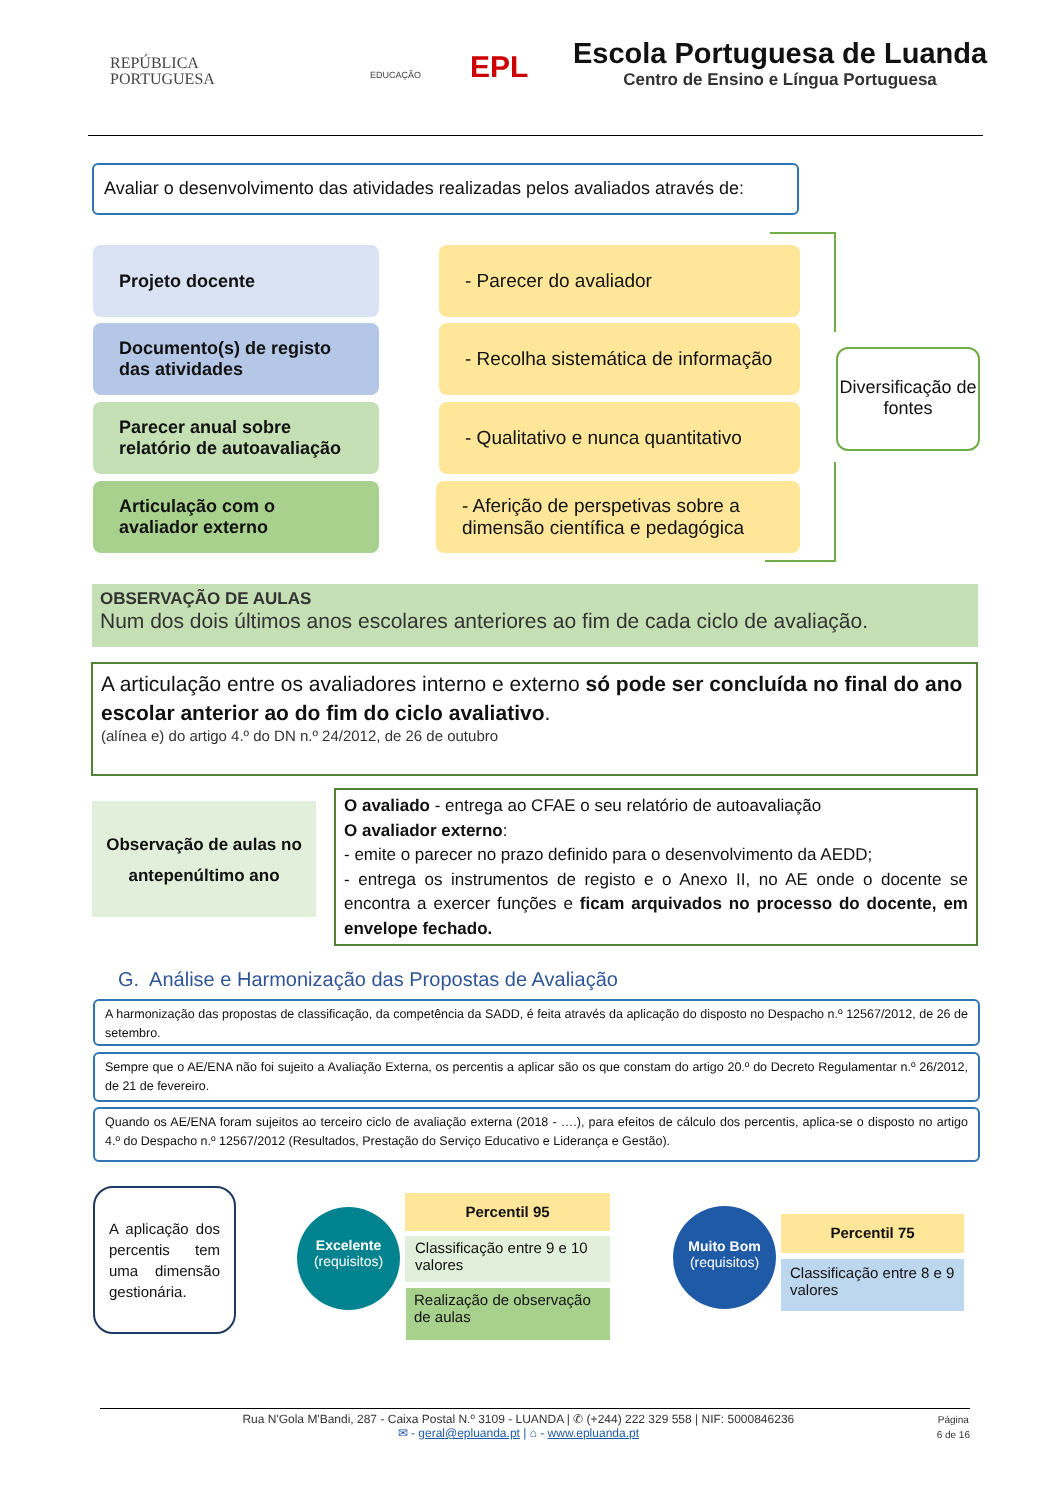REPÚBLICA
PORTUGUESA
EDUCAÇÃO EPL
Escola Portuguesa de Luanda
Centro de Ensino e Língua Portuguesa
Avaliar o desenvolvimento das atividades realizadas pelos avaliados através de:
Projeto docente - Parecer do avaliador
Documento(s) de registo das atividades
- Recolha sistemática de informação
Parecer anual sobre relatório de autoavaliação
- Qualitativo e nunca quantitativo
Articulação com o avaliador externo
- Aferição de perspetivas sobre a dimensão científica e pedagógica
Diversificação de fontes
OBSERVAÇÃO DE AULAS
Num dos dois últimos anos escolares anteriores ao fim de cada ciclo de avaliação.
A articulação entre os avaliadores interno e externo só pode ser concluída no final do ano escolar anterior ao do fim do ciclo avaliativo.
(alínea e) do artigo 4.º do DN n.º 24/2012, de 26 de outubro
Observação de aulas no antepenúltimo ano
O avaliado - entrega ao CFAE o seu relatório de autoavaliação
O avaliador externo:
- emite o parecer no prazo definido para o desenvolvimento da AEDD;
- entrega os instrumentos de registo e o Anexo II, no AE onde o docente se encontra a exercer funções e ficam arquivados no processo do docente, em envelope fechado.
G. Análise e Harmonização das Propostas de Avaliação
A harmonização das propostas de classificação, da competência da SADD, é feita através da aplicação do disposto no Despacho n.º 12567/2012, de 26 de setembro.
Sempre que o AE/ENA não foi sujeito a Avaliação Externa, os percentis a aplicar são os que constam do artigo 20.º do Decreto Regulamentar n.º 26/2012, de 21 de fevereiro.
Quando os AE/ENA foram sujeitos ao terceiro ciclo de avaliação externa (2018 - ….), para efeitos de cálculo dos percentis, aplica-se o disposto no artigo 4.º do Despacho n.º 12567/2012 (Resultados, Prestação do Serviço Educativo e Liderança e Gestão).
A aplicação dos percentis tem uma dimensão gestionária.
Excelente
(requisitos)
Percentil 95
Classificação entre 9 e 10 valores
Realização de observação de aulas
Muito Bom
(requisitos)
Percentil 75
Classificação entre 8 e 9 valores
Página
6 de 16
Rua N'Gola M'Bandi, 287 - Caixa Postal N.º 3109 - LUANDA | ✆ (+244) 222 329 558 | NIF: 5000846236
✉ - geral@epluanda.pt | ⌂ - www.epluanda.pt